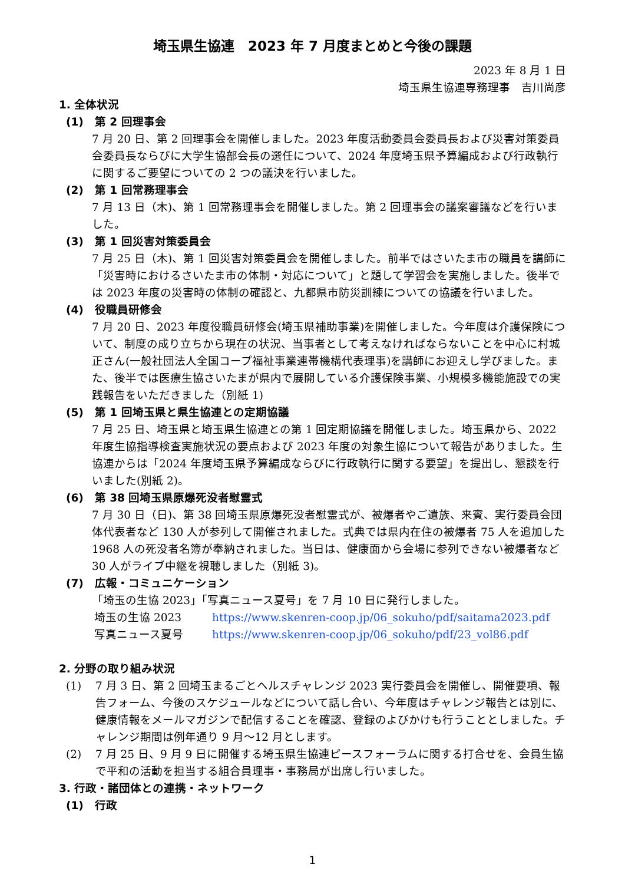埼玉県生協連　2023 年 7 月度まとめと今後の課題
2023 年 8 月 1 日
埼玉県生協連専務理事　吉川尚彦
1. 全体状況
(1)　第 2 回理事会
7 月 20 日、第 2 回理事会を開催しました。2023 年度活動委員会委員長および災害対策委員会委員長ならびに大学生協部会長の選任について、2024 年度埼玉県予算編成および行政執行に関するご要望についての 2 つの議決を行いました。
(2)　第 1 回常務理事会
7 月 13 日（木)、第 1 回常務理事会を開催しました。第 2 回理事会の議案審議などを行いました。
(3)　第 1 回災害対策委員会
7 月 25 日（木)、第 1 回災害対策委員会を開催しました。前半ではさいたま市の職員を講師に「災害時におけるさいたま市の体制・対応について」と題して学習会を実施しました。後半では 2023 年度の災害時の体制の確認と、九都県市防災訓練についての協議を行いました。
(4)　役職員研修会
7 月 20 日、2023 年度役職員研修会(埼玉県補助事業)を開催しました。今年度は介護保険について、制度の成り立ちから現在の状況、当事者として考えなければならないことを中心に村城正さん(一般社団法人全国コープ福祉事業連帯機構代表理事)を講師にお迎えし学びました。また、後半では医療生協さいたまが県内で展開している介護保険事業、小規模多機能施設での実践報告をいただきました（別紙 1)
(5)　第 1 回埼玉県と県生協連との定期協議
7 月 25 日、埼玉県と埼玉県生協連との第 1 回定期協議を開催しました。埼玉県から、2022 年度生協指導検査実施状況の要点および 2023 年度の対象生協について報告がありました。生協連からは「2024 年度埼玉県予算編成ならびに行政執行に関する要望」を提出し、懇談を行いました(別紙 2)。
(6)　第 38 回埼玉県原爆死没者慰霊式
7 月 30 日（日)、第 38 回埼玉県原爆死没者慰霊式が、被爆者やご遺族、来賓、実行委員会団体代表者など 130 人が参列して開催されました。式典では県内在住の被爆者 75 人を追加した 1968 人の死没者名簿が奉納されました。当日は、健康面から会場に参列できない被爆者など 30 人がライブ中継を視聴しました（別紙 3)。
(7)　広報・コミュニケーション
「埼玉の生協 2023」「写真ニュース夏号」を 7 月 10 日に発行しました。
埼玉の生協 2023 https://www.skenren-coop.jp/06_sokuho/pdf/saitama2023.pdf
写真ニュース夏号 https://www.skenren-coop.jp/06_sokuho/pdf/23_vol86.pdf
2. 分野の取り組み状況
(1) 7 月 3 日、第 2 回埼玉まるごとヘルスチャレンジ 2023 実行委員会を開催し、開催要項、報告フォーム、今後のスケジュールなどについて話し合い、今年度はチャレンジ報告とは別に、健康情報をメールマガジンで配信することを確認、登録のよびかけも行うこととしました。チャレンジ期間は例年通り 9 月～12 月とします。
(2) 7 月 25 日、9 月 9 日に開催する埼玉県生協連ピースフォーラムに関する打合せを、会員生協で平和の活動を担当する組合員理事・事務局が出席し行いました。
3. 行政・諸団体との連携・ネットワーク
(1)　行政
1